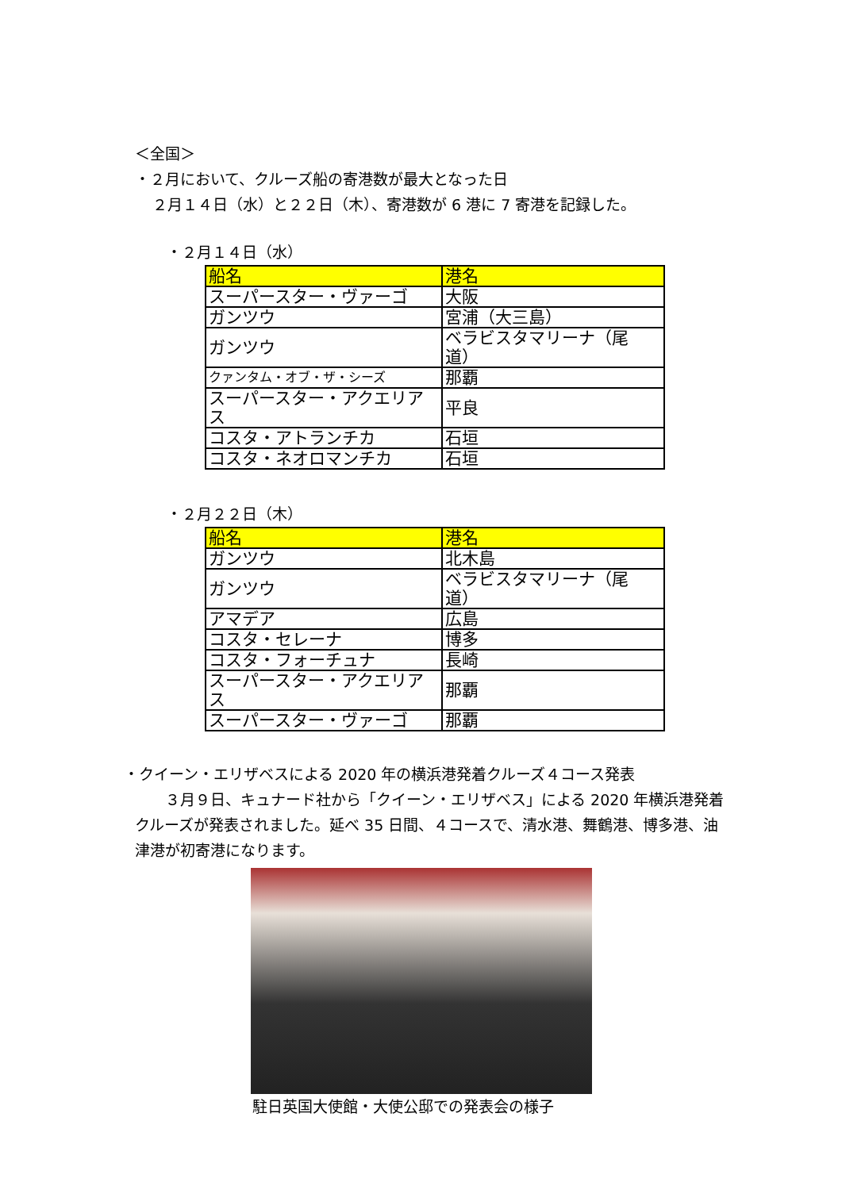＜全国＞
・２月において、クルーズ船の寄港数が最大となった日
２月１４日（水）と２２日（木）、寄港数が 6 港に 7 寄港を記録した。
・２月１４日（水）
| 船名 | 港名 |
| スーパースター・ヴァーゴ | 大阪 |
| ガンツウ | 宮浦（大三島） |
| ガンツウ | ベラビスタマリーナ（尾道） |
| クァンタム・オブ・ザ・シーズ | 那覇 |
| スーパースター・アクエリアス | 平良 |
| コスタ・アトランチカ | 石垣 |
| コスタ・ネオロマンチカ | 石垣 |
・２月２２日（木）
| 船名 | 港名 |
| ガンツウ | 北木島 |
| ガンツウ | ベラビスタマリーナ（尾道） |
| アマデア | 広島 |
| コスタ・セレーナ | 博多 |
| コスタ・フォーチュナ | 長崎 |
| スーパースター・アクエリアス | 那覇 |
| スーパースター・ヴァーゴ | 那覇 |
・クイーン・エリザベスによる 2020 年の横浜港発着クルーズ４コース発表
　　３月９日、キュナード社から「クイーン・エリザベス」による 2020 年横浜港発着クルーズが発表されました。延べ 35 日間、４コースで、清水港、舞鶴港、博多港、油津港が初寄港になります。
駐日英国大使館・大使公邸での発表会の様子